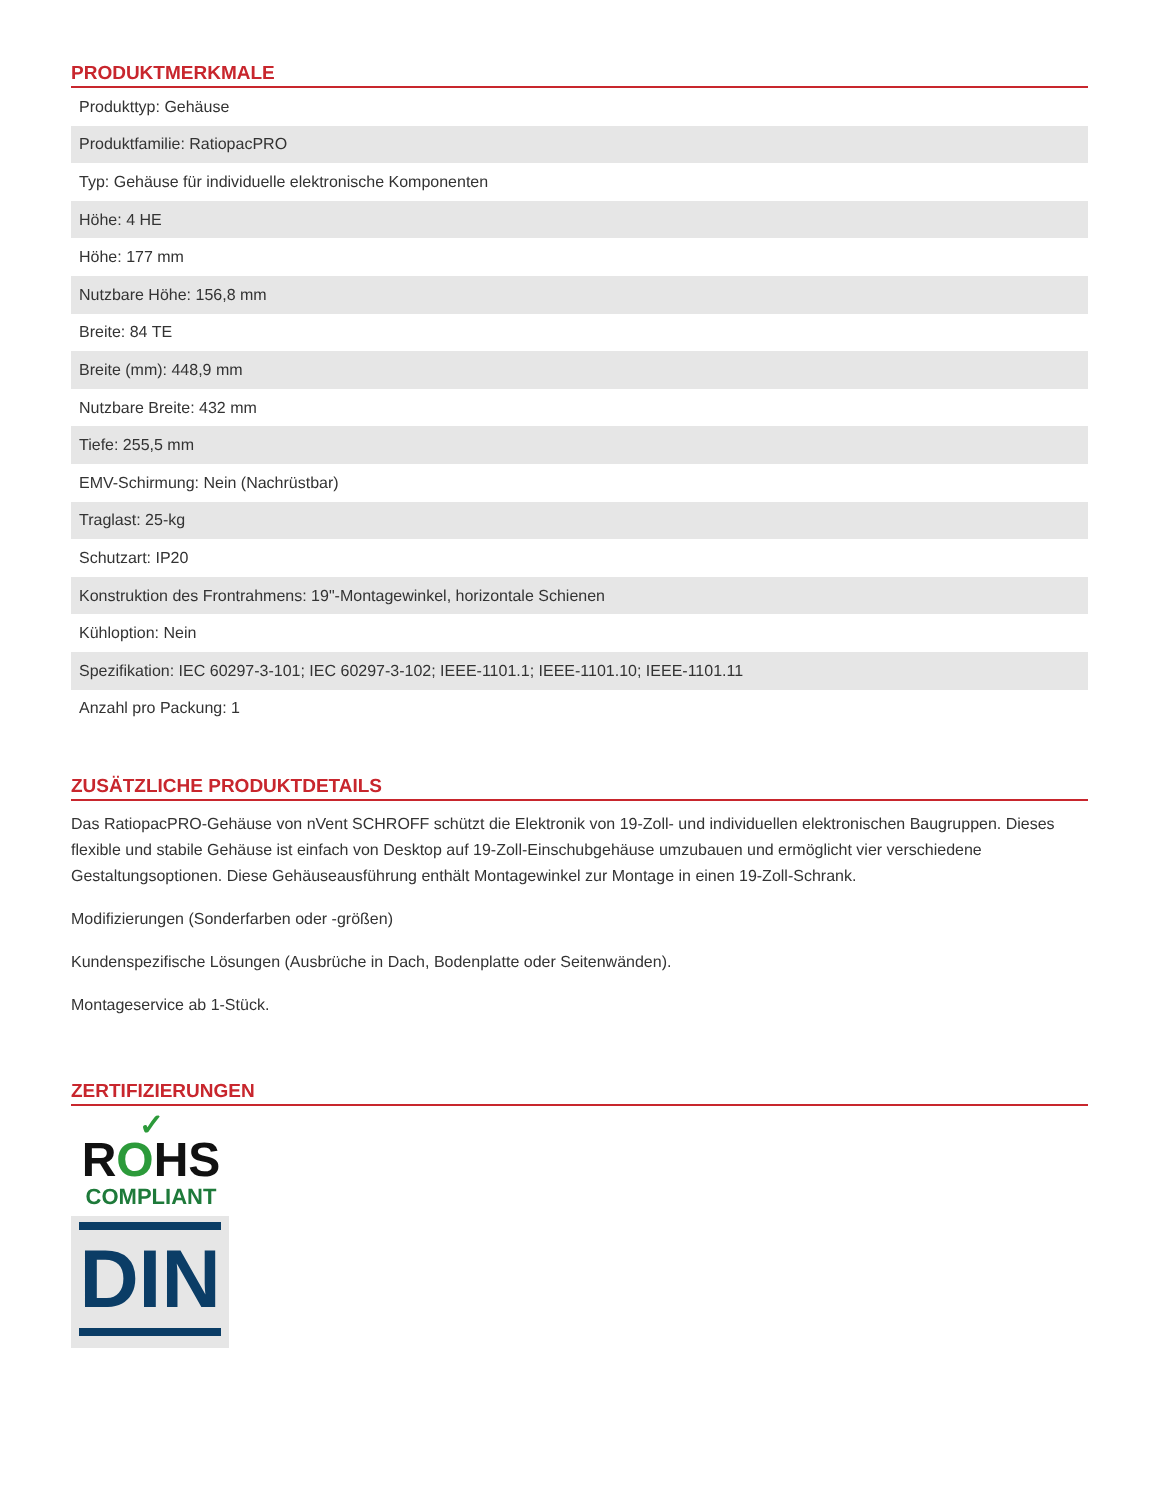PRODUKTMERKMALE
| Produkttyp: Gehäuse |
| Produktfamilie: RatiopacPRO |
| Typ: Gehäuse für individuelle elektronische Komponenten |
| Höhe: 4 HE |
| Höhe: 177 mm |
| Nutzbare Höhe: 156,8 mm |
| Breite: 84 TE |
| Breite (mm): 448,9 mm |
| Nutzbare Breite: 432 mm |
| Tiefe: 255,5 mm |
| EMV-Schirmung: Nein (Nachrüstbar) |
| Traglast: 25-kg |
| Schutzart: IP20 |
| Konstruktion des Frontrahmens: 19"-Montagewinkel, horizontale Schienen |
| Kühloption: Nein |
| Spezifikation: IEC 60297-3-101; IEC 60297-3-102; IEEE-1101.1; IEEE-1101.10; IEEE-1101.11 |
| Anzahl pro Packung: 1 |
ZUSÄTZLICHE PRODUKTDETAILS
Das RatiopacPRO-Gehäuse von nVent SCHROFF schützt die Elektronik von 19-Zoll- und individuellen elektronischen Baugruppen. Dieses flexible und stabile Gehäuse ist einfach von Desktop auf 19-Zoll-Einschubgehäuse umzubauen und ermöglicht vier verschiedene Gestaltungsoptionen. Diese Gehäuseausführung enthält Montagewinkel zur Montage in einen 19-Zoll-Schrank.
Modifizierungen (Sonderfarben oder -größen)
Kundenspezifische Lösungen (Ausbrüche in Dach, Bodenplatte oder Seitenwänden).
Montageservice ab 1-Stück.
ZERTIFIZIERUNGEN
✓
ROHS
COMPLIANT
DIN